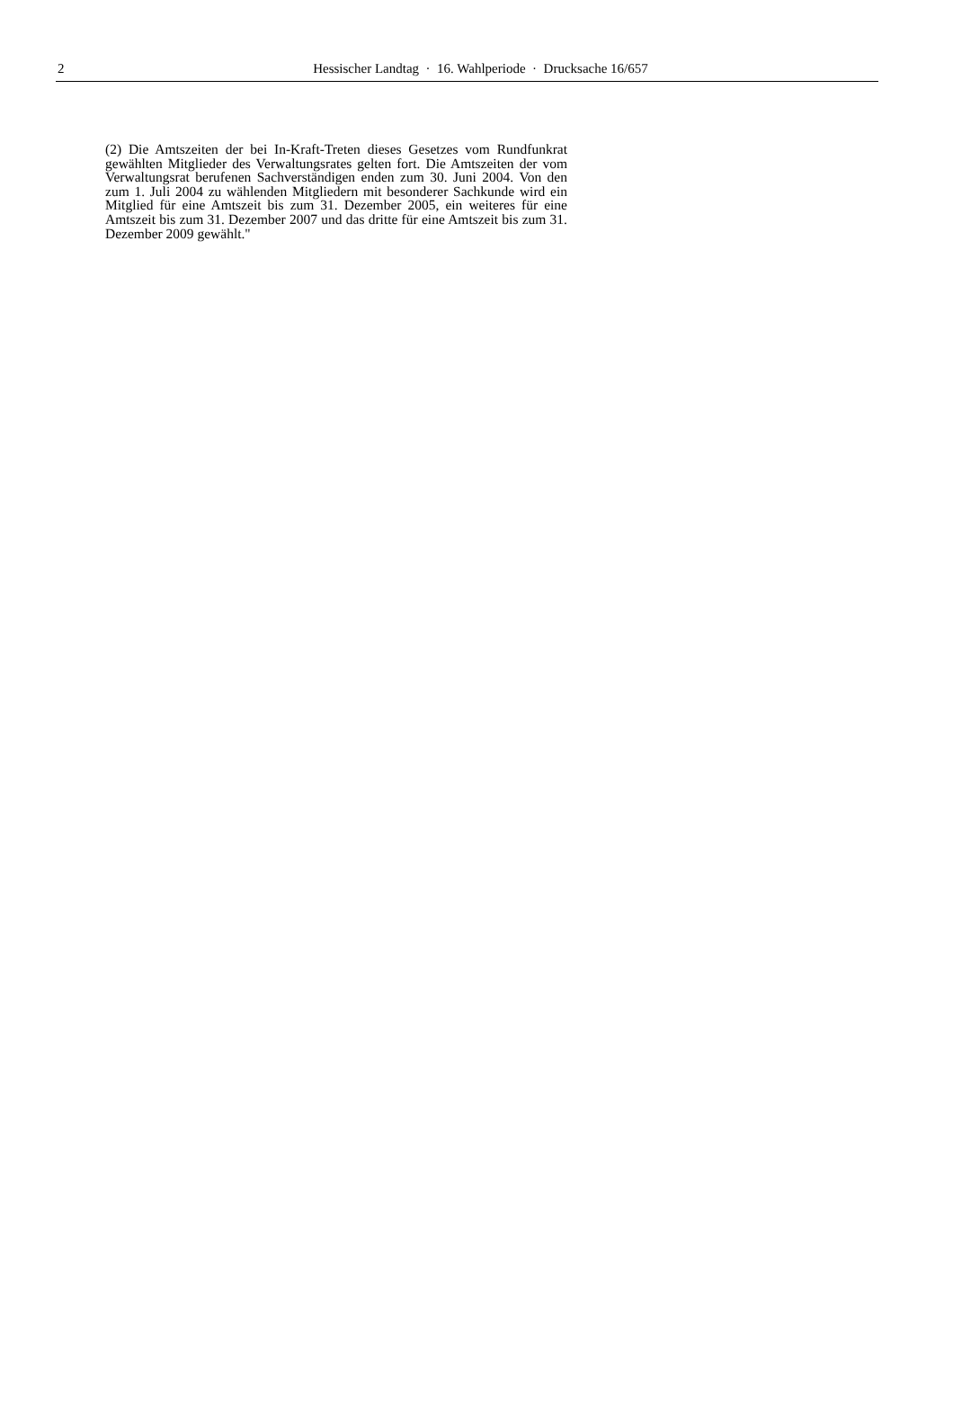2
Hessischer Landtag · 16. Wahlperiode · Drucksache 16/657
(2) Die Amtszeiten der bei In-Kraft-Treten dieses Gesetzes vom Rundfunkrat gewählten Mitglieder des Verwaltungsrates gelten fort. Die Amtszeiten der vom Verwaltungsrat berufenen Sachverständigen enden zum 30. Juni 2004. Von den zum 1. Juli 2004 zu wählenden Mitgliedern mit besonderer Sachkunde wird ein Mitglied für eine Amtszeit bis zum 31. Dezember 2005, ein weiteres für eine Amtszeit bis zum 31. Dezember 2007 und das dritte für eine Amtszeit bis zum 31. Dezember 2009 gewählt."